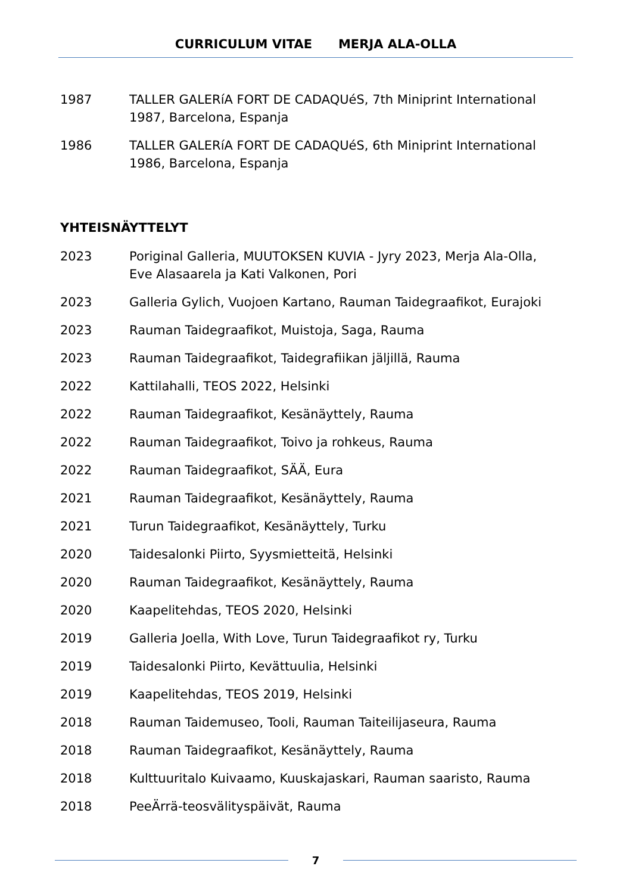CURRICULUM VITAE MERJA ALA-OLLA
1987 TALLER GALERíA FORT DE CADAQUéS, 7th Miniprint International 1987, Barcelona, Espanja
1986 TALLER GALERíA FORT DE CADAQUéS, 6th Miniprint International 1986, Barcelona, Espanja
YHTEISNÄYTTELYT
2023 Poriginal Galleria, MUUTOKSEN KUVIA - Jyry 2023, Merja Ala-Olla, Eve Alasaarela ja Kati Valkonen, Pori
2023 Galleria Gylich, Vuojoen Kartano, Rauman Taidegraafikot, Eurajoki
2023 Rauman Taidegraafikot, Muistoja, Saga, Rauma
2023 Rauman Taidegraafikot, Taidegrafiikan jäljillä, Rauma
2022 Kattilahalli, TEOS 2022, Helsinki
2022 Rauman Taidegraafikot, Kesänäyttely, Rauma
2022 Rauman Taidegraafikot, Toivo ja rohkeus, Rauma
2022 Rauman Taidegraafikot, SÄÄ, Eura
2021 Rauman Taidegraafikot, Kesänäyttely, Rauma
2021 Turun Taidegraafikot, Kesänäyttely, Turku
2020 Taidesalonki Piirto, Syysmietteitä, Helsinki
2020 Rauman Taidegraafikot, Kesänäyttely, Rauma
2020 Kaapelitehdas, TEOS 2020, Helsinki
2019 Galleria Joella, With Love, Turun Taidegraafikot ry, Turku
2019 Taidesalonki Piirto, Kevättuulia, Helsinki
2019 Kaapelitehdas, TEOS 2019, Helsinki
2018 Rauman Taidemuseo, Tooli, Rauman Taiteilijaseura, Rauma
2018 Rauman Taidegraafikot, Kesänäyttely, Rauma
2018 Kulttuuritalo Kuivaamo, Kuuskajaskari, Rauman saaristo, Rauma
2018 PeeÄrrä-teosvälityspäivät, Rauma
7